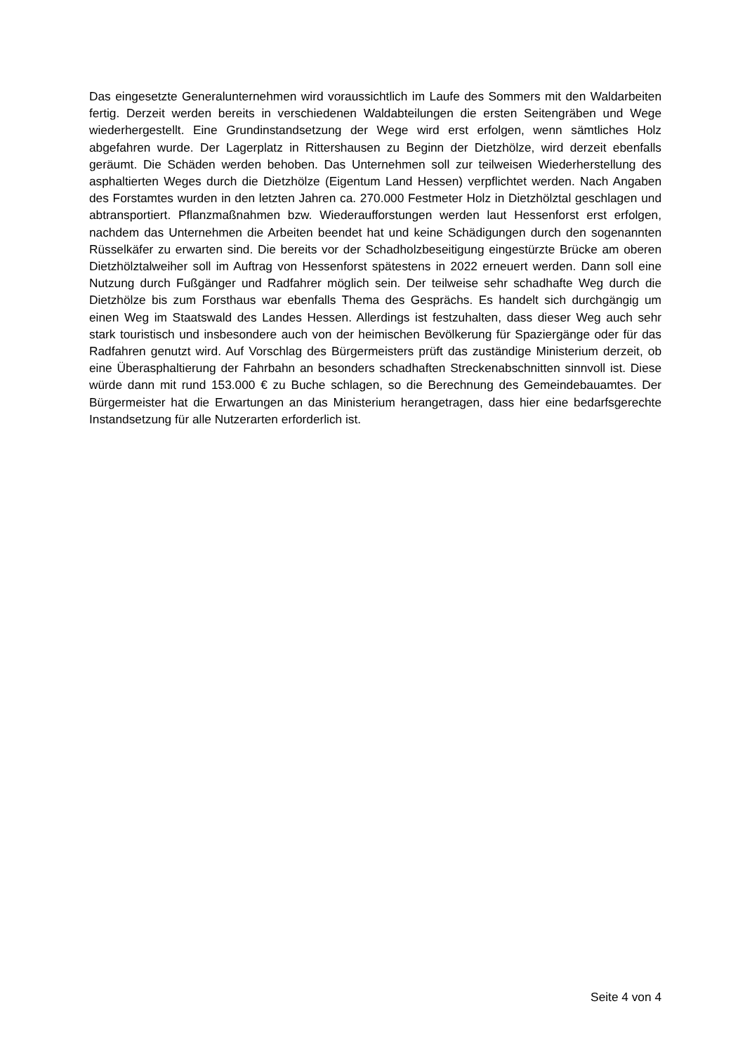Das eingesetzte Generalunternehmen wird voraussichtlich im Laufe des Sommers mit den Waldarbeiten fertig. Derzeit werden bereits in verschiedenen Waldabteilungen die ersten Seitengräben und Wege wiederhergestellt. Eine Grundinstandsetzung der Wege wird erst erfolgen, wenn sämtliches Holz abgefahren wurde. Der Lagerplatz in Rittershausen zu Beginn der Dietzhölze, wird derzeit ebenfalls geräumt. Die Schäden werden behoben. Das Unternehmen soll zur teilweisen Wiederherstellung des asphaltierten Weges durch die Dietzhölze (Eigentum Land Hessen) verpflichtet werden. Nach Angaben des Forstamtes wurden in den letzten Jahren ca. 270.000 Festmeter Holz in Dietzhölztal geschlagen und abtransportiert. Pflanzmaßnahmen bzw. Wiederaufforstungen werden laut Hessenforst erst erfolgen, nachdem das Unternehmen die Arbeiten beendet hat und keine Schädigungen durch den sogenannten Rüsselkäfer zu erwarten sind. Die bereits vor der Schadholzbeseitigung eingestürzte Brücke am oberen Dietzhölztalweiher soll im Auftrag von Hessenforst spätestens in 2022 erneuert werden. Dann soll eine Nutzung durch Fußgänger und Radfahrer möglich sein. Der teilweise sehr schadhafte Weg durch die Dietzhölze bis zum Forsthaus war ebenfalls Thema des Gesprächs. Es handelt sich durchgängig um einen Weg im Staatswald des Landes Hessen. Allerdings ist festzuhalten, dass dieser Weg auch sehr stark touristisch und insbesondere auch von der heimischen Bevölkerung für Spaziergänge oder für das Radfahren genutzt wird. Auf Vorschlag des Bürgermeisters prüft das zuständige Ministerium derzeit, ob eine Überasphaltierung der Fahrbahn an besonders schadhaften Streckenabschnitten sinnvoll ist. Diese würde dann mit rund 153.000 € zu Buche schlagen, so die Berechnung des Gemeindebauamtes. Der Bürgermeister hat die Erwartungen an das Ministerium herangetragen, dass hier eine bedarfsgerechte Instandsetzung für alle Nutzerarten erforderlich ist.
Seite 4 von 4